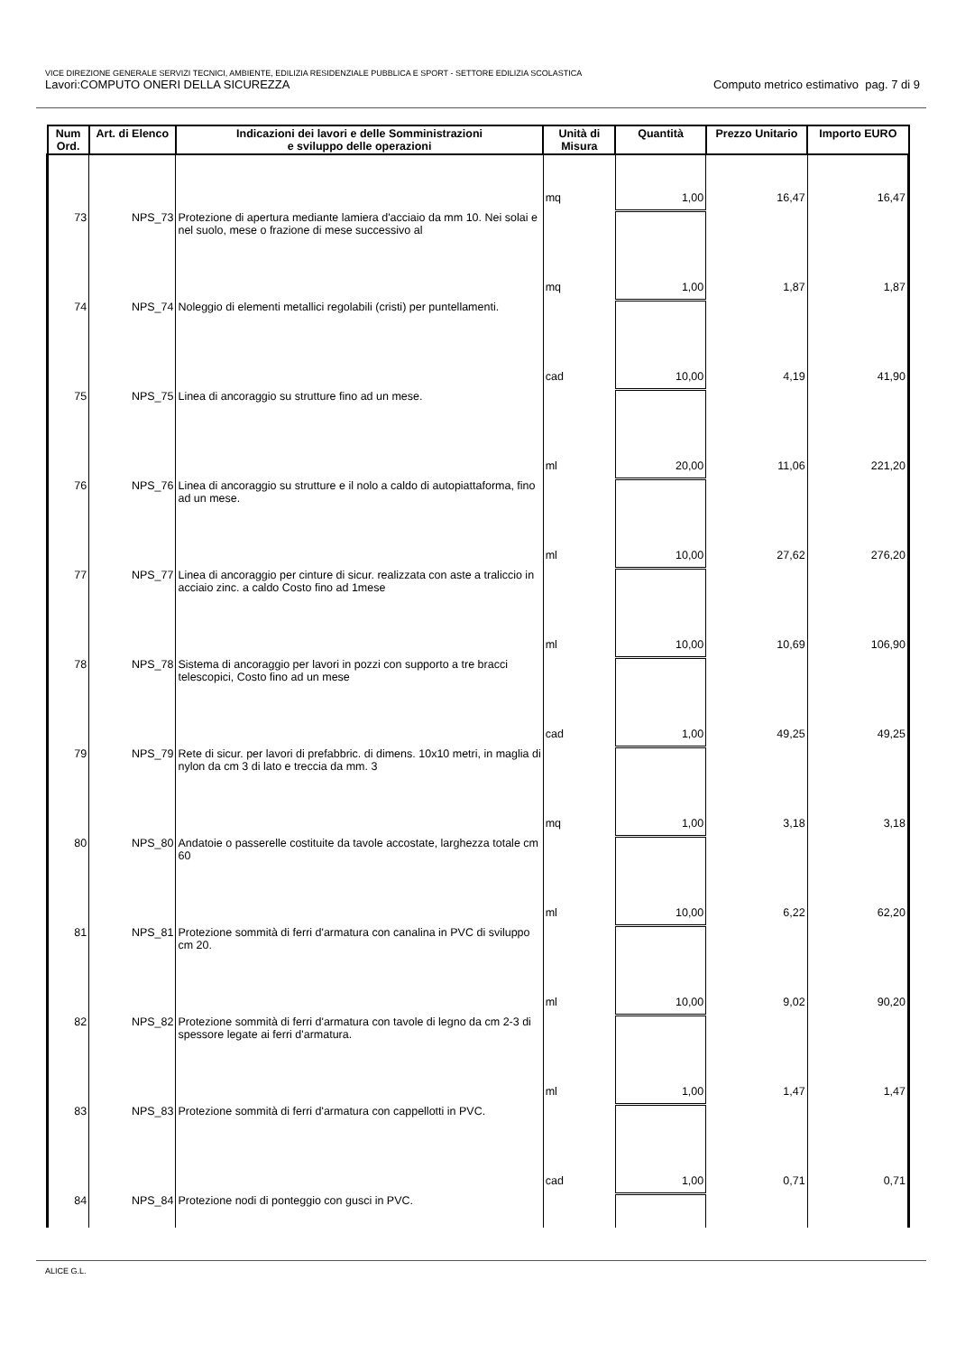VICE DIREZIONE GENERALE SERVIZI TECNICI, AMBIENTE, EDILIZIA RESIDENZIALE PUBBLICA E SPORT - SETTORE EDILIZIA SCOLASTICA
Lavori:COMPUTO ONERI DELLA SICUREZZA Computo metrico estimativo pag. 7 di 9
| Num Ord. | Art. di Elenco | Indicazioni dei lavori e delle Somministrazioni e sviluppo delle operazioni | Unità di Misura | Quantità | Prezzo Unitario | Importo EURO |
| --- | --- | --- | --- | --- | --- | --- |
| | | | mq | 1,00 | 16,47 | 16,47 |
| 73 | NPS_73 | Protezione di apertura mediante lamiera d'acciaio da mm 10. Nei solai e nel suolo, mese o frazione di mese successivo al | | | | |
| | | | mq | 1,00 | 1,87 | 1,87 |
| 74 | NPS_74 | Noleggio di elementi metallici regolabili (cristi) per puntellamenti. | | | | |
| | | | cad | 10,00 | 4,19 | 41,90 |
| 75 | NPS_75 | Linea di ancoraggio su strutture fino ad un mese. | | | | |
| | | | ml | 20,00 | 11,06 | 221,20 |
| 76 | NPS_76 | Linea di ancoraggio su strutture e il nolo a caldo di autopiattaforma, fino ad un mese. | | | | |
| | | | ml | 10,00 | 27,62 | 276,20 |
| 77 | NPS_77 | Linea di ancoraggio per cinture di sicur. realizzata con aste a traliccio in acciaio zinc. a caldo Costo fino ad 1mese | | | | |
| | | | ml | 10,00 | 10,69 | 106,90 |
| 78 | NPS_78 | Sistema di ancoraggio per lavori in pozzi con supporto a tre bracci telescopici, Costo fino ad un mese | | | | |
| | | | cad | 1,00 | 49,25 | 49,25 |
| 79 | NPS_79 | Rete di sicur. per lavori di prefabbric. di dimens. 10x10 metri, in maglia di nylon da cm 3 di lato e treccia da mm. 3 | | | | |
| | | | mq | 1,00 | 3,18 | 3,18 |
| 80 | NPS_80 | Andatoie o passerelle costituite da tavole accostate, larghezza totale cm 60 | | | | |
| | | | ml | 10,00 | 6,22 | 62,20 |
| 81 | NPS_81 | Protezione sommità di ferri d'armatura con canalina in PVC di sviluppo cm 20. | | | | |
| | | | ml | 10,00 | 9,02 | 90,20 |
| 82 | NPS_82 | Protezione sommità di ferri d'armatura con tavole di legno da cm 2-3 di spessore legate ai ferri d'armatura. | | | | |
| | | | ml | 1,00 | 1,47 | 1,47 |
| 83 | NPS_83 | Protezione sommità di ferri d'armatura con cappellotti in PVC. | | | | |
| | | | cad | 1,00 | 0,71 | 0,71 |
| 84 | NPS_84 | Protezione nodi di ponteggio con gusci in PVC. | | | | |
ALICE G.L.